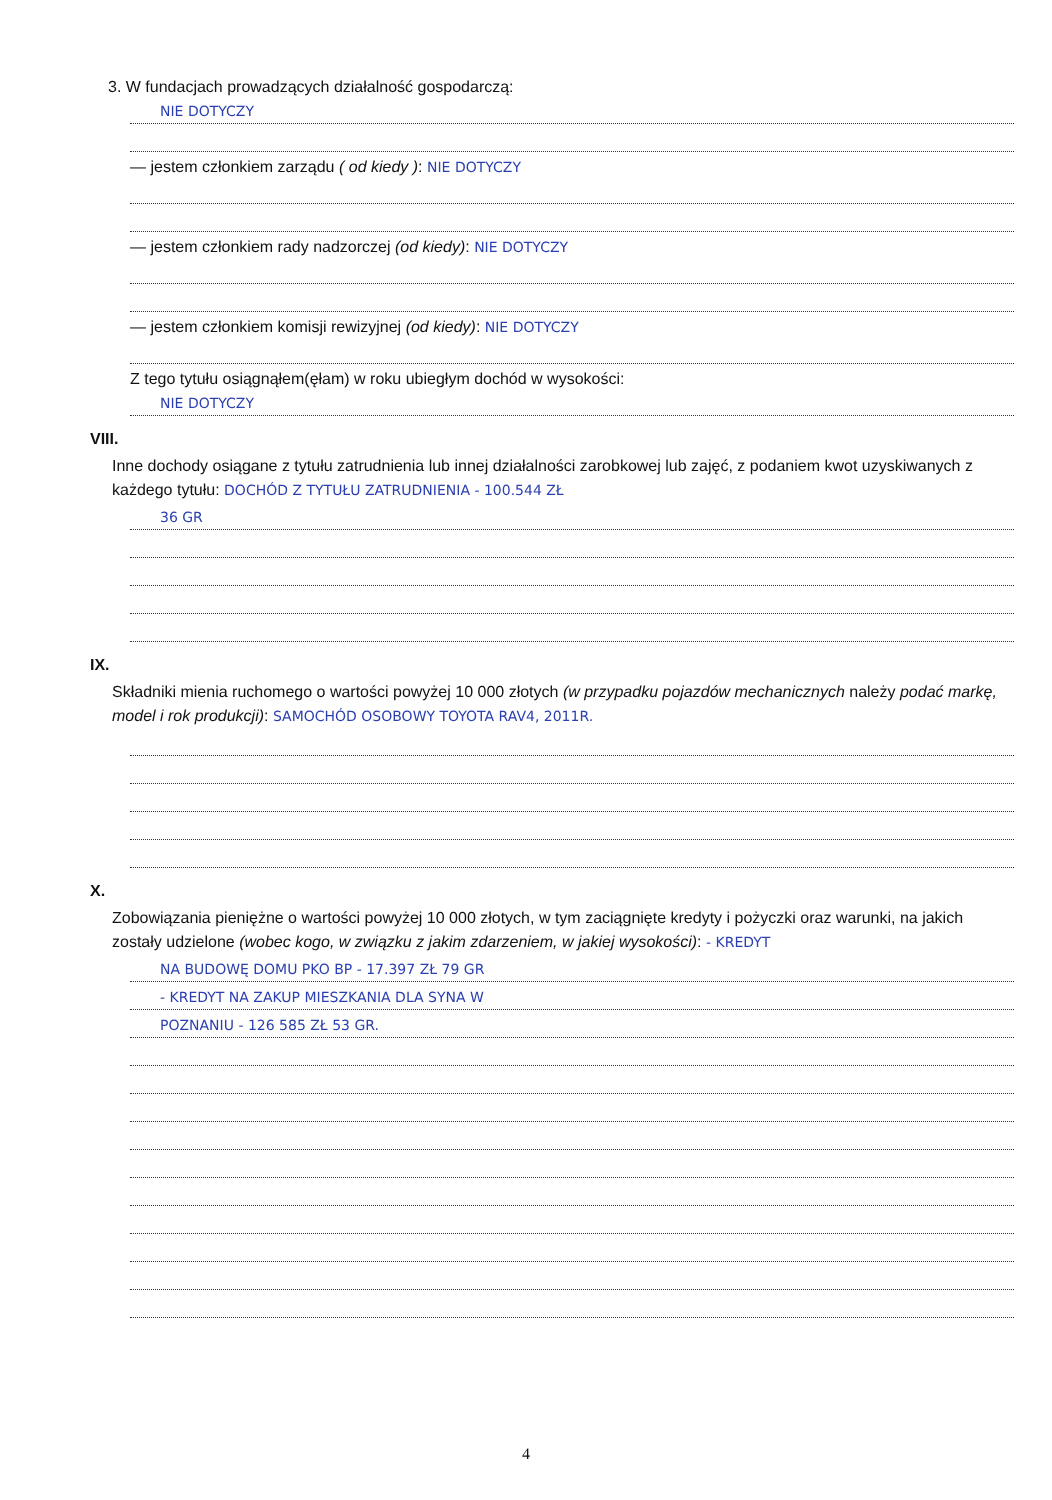3. W fundacjach prowadzących działalność gospodarczą:
NIE DOTYCZY
— jestem członkiem zarządu ( od kiedy ): NIE DOTYCZY
— jestem członkiem rady nadzorczej (od kiedy): NIE DOTYCZY
— jestem członkiem komisji rewizyjnej (od kiedy): NIE DOTYCZY
Z tego tytułu osiągnąłem(ęłam) w roku ubiegłym dochód w wysokości:
NIE DOTYCZY
VIII.
Inne dochody osiągane z tytułu zatrudnienia lub innej działalności zarobkowej lub zajęć, z podaniem kwot uzyskiwanych z każdego tytułu: DOCHÓD Z TYTUŁU ZATRUDNIENIA - 100.544 ZŁ
36 GR
IX.
Składniki mienia ruchomego o wartości powyżej 10 000 złotych (w przypadku pojazdów mechanicznych należy podać markę, model i rok produkcji): SAMOCHÓD OSOBOWY TOYOTA RAV4, 2011R.
X.
Zobowiązania pieniężne o wartości powyżej 10 000 złotych, w tym zaciągnięte kredyty i pożyczki oraz warunki, na jakich zostały udzielone (wobec kogo, w związku z jakim zdarzeniem, w jakiej wysokości): - KREDYT
NA BUDOWĘ DOMU PKO BP - 17.397 ZŁ 79 GR
- KREDYT NA ZAKUP MIESZKANIA DLA SYNA W
POZNANIU - 126 585 ZŁ 53 GR.
4